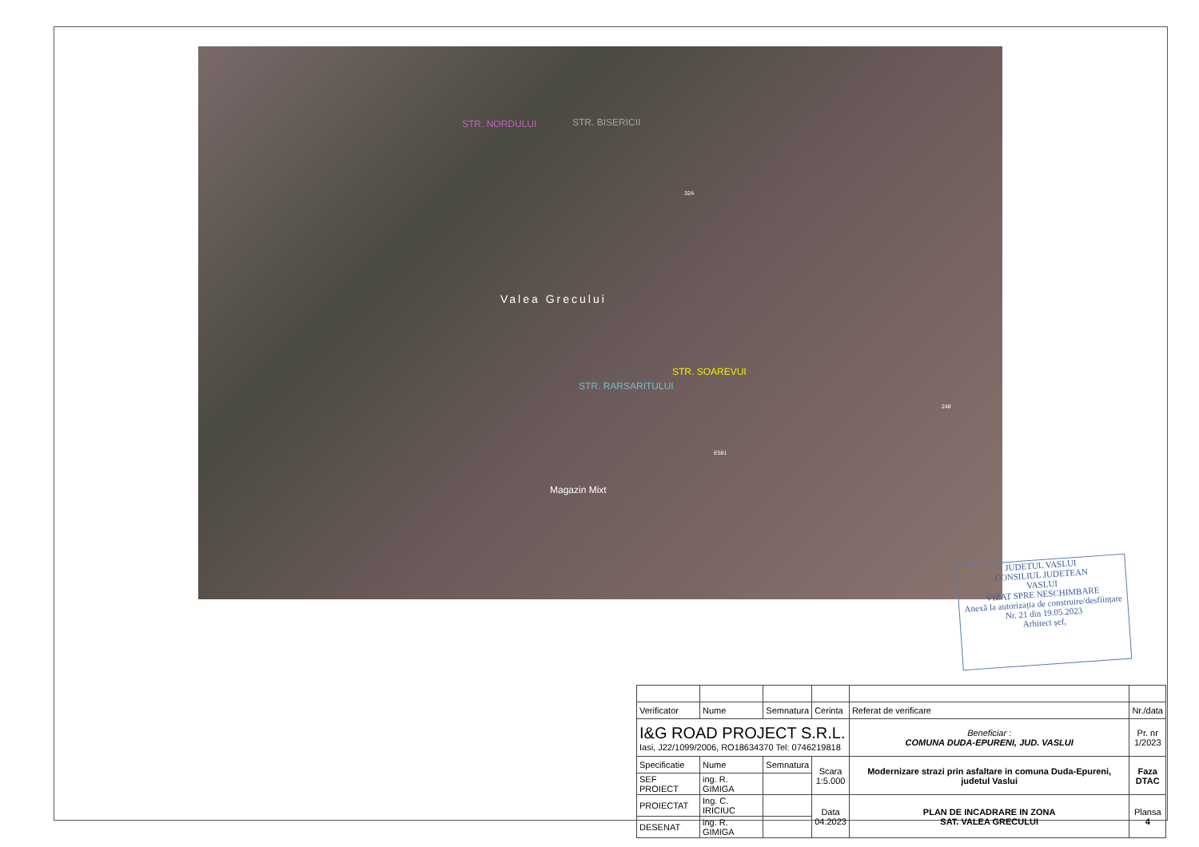STR. NORDULUI STR. BISERICII
Valea Grecului
STR. SOAREVUI
STR. RARSARITULUI
32A
E581
248
Magazin Mixt
JUDETUL VASLUI
CONSILIUL JUDETEAN
VASLUI
VIZAT SPRE NESCHIMBARE
Anexă la autorizația de construire/desființare
Nr. 21 din 19.05.2023
Arhitect șef,
| Verificator | Nume | Semnatura | Cerinta | Referat de verificare | Nr./data |
| I&G ROAD PROJECT S.R.L. Iasi, J22/1099/2006, RO18634370 Tel: 0746219818 | | | | Beneficiar : COMUNA DUDA-EPURENI, JUD. VASLUI | Pr. nr 1/2023 |
| Specificatie | Nume | Semnatura | Scara 1:5.000 | Modernizare strazi prin asfaltare in comuna Duda-Epureni, judetul Vaslui | Faza DTAC |
| SEF PROIECT | ing. R. GIMIGA | | | | |
| PROIECTAT | Ing. C. IRICIUC | | Data 04.2023 | PLAN DE INCADRARE IN ZONA SAT. VALEA GRECULUI | Plansa 4 |
| DESENAT | ing. R. GIMIGA | | | | |